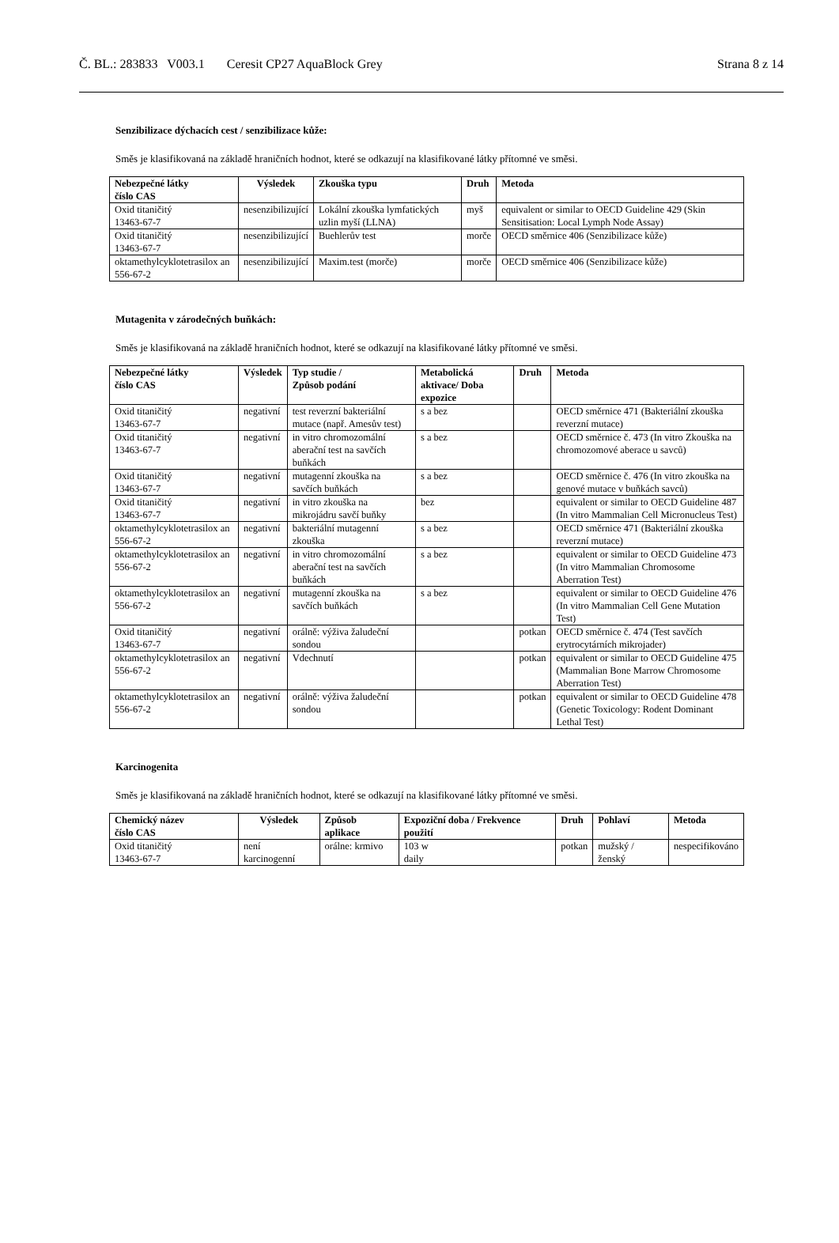Č. BL.: 283833 V003.1 Ceresit CP27 AquaBlock Grey Strana 8 z 14
Senzibilizace dýchacích cest / senzibilizace kůže:
Směs je klasifikovaná na základě hraničních hodnot, které se odkazují na klasifikované látky přítomné ve směsi.
| Nebezpečné látky číslo CAS | Výsledek | Zkouška typu | Druh | Metoda |
| --- | --- | --- | --- | --- |
| Oxid titaničitý 13463-67-7 | nesenzibilizující | Lokální zkouška lymfatických uzlin myší (LLNA) | myš | equivalent or similar to OECD Guideline 429 (Skin Sensitisation: Local Lymph Node Assay) |
| Oxid titaničitý 13463-67-7 | nesenzibilizující | Buehlerův test | morče | OECD směrnice 406 (Senzibilizace kůže) |
| oktamethylcyklotetrasilox an 556-67-2 | nesenzibilizující | Maxim.test (morče) | morče | OECD směrnice 406 (Senzibilizace kůže) |
Mutagenita v zárodečných buňkách:
Směs je klasifikovaná na základě hraničních hodnot, které se odkazují na klasifikované látky přítomné ve směsi.
| Nebezpečné látky číslo CAS | Výsledek | Typ studie / Způsob podání | Metabolická aktivace/ Doba expozice | Druh | Metoda |
| --- | --- | --- | --- | --- | --- |
| Oxid titaničitý 13463-67-7 | negativní | test reverzní bakteriální mutace (např. Amesův test) | s a bez | | OECD směrnice 471 (Bakteriální zkouška reverzní mutace) |
| Oxid titaničitý 13463-67-7 | negativní | in vitro chromozomální aberační test na savčích buňkách | s a bez | | OECD směrnice č. 473 (In vitro Zkouška na chromozomové aberace u savců) |
| Oxid titaničitý 13463-67-7 | negativní | mutagenní zkouška na savčích buňkách | s a bez | | OECD směrnice č. 476 (In vitro zkouška na genové mutace v buňkách savců) |
| Oxid titaničitý 13463-67-7 | negativní | in vitro zkouška na mikrojádru savčí buňky | bez | | equivalent or similar to OECD Guideline 487 (In vitro Mammalian Cell Micronucleus Test) |
| oktamethylcyklotetrasilox an 556-67-2 | negativní | bakteriální mutagenní zkouška | s a bez | | OECD směrnice 471 (Bakteriální zkouška reverzní mutace) |
| oktamethylcyklotetrasilox an 556-67-2 | negativní | in vitro chromozomální aberační test na savčích buňkách | s a bez | | equivalent or similar to OECD Guideline 473 (In vitro Mammalian Chromosome Aberration Test) |
| oktamethylcyklotetrasilox an 556-67-2 | negativní | mutagenní zkouška na savčích buňkách | s a bez | | equivalent or similar to OECD Guideline 476 (In vitro Mammalian Cell Gene Mutation Test) |
| Oxid titaničitý 13463-67-7 | negativní | orálně: výživa žaludeční sondou | | potkan | OECD směrnice č. 474 (Test savčích erytrocytárních mikrojader) |
| oktamethylcyklotetrasilox an 556-67-2 | negativní | Vdechnutí | | potkan | equivalent or similar to OECD Guideline 475 (Mammalian Bone Marrow Chromosome Aberration Test) |
| oktamethylcyklotetrasilox an 556-67-2 | negativní | orálně: výživa žaludeční sondou | | potkan | equivalent or similar to OECD Guideline 478 (Genetic Toxicology: Rodent Dominant Lethal Test) |
Karcinogenita
Směs je klasifikovaná na základě hraničních hodnot, které se odkazují na klasifikované látky přítomné ve směsi.
| Chemický název číslo CAS | Výsledek | Způsob aplikace | Expoziční doba / Frekvence použití | Druh | Pohlaví | Metoda |
| --- | --- | --- | --- | --- | --- | --- |
| Oxid titaničitý 13463-67-7 | není karcinogenní | orálne: krmivo | 103 w daily | potkan | mužský / ženský | nespecifikováno |